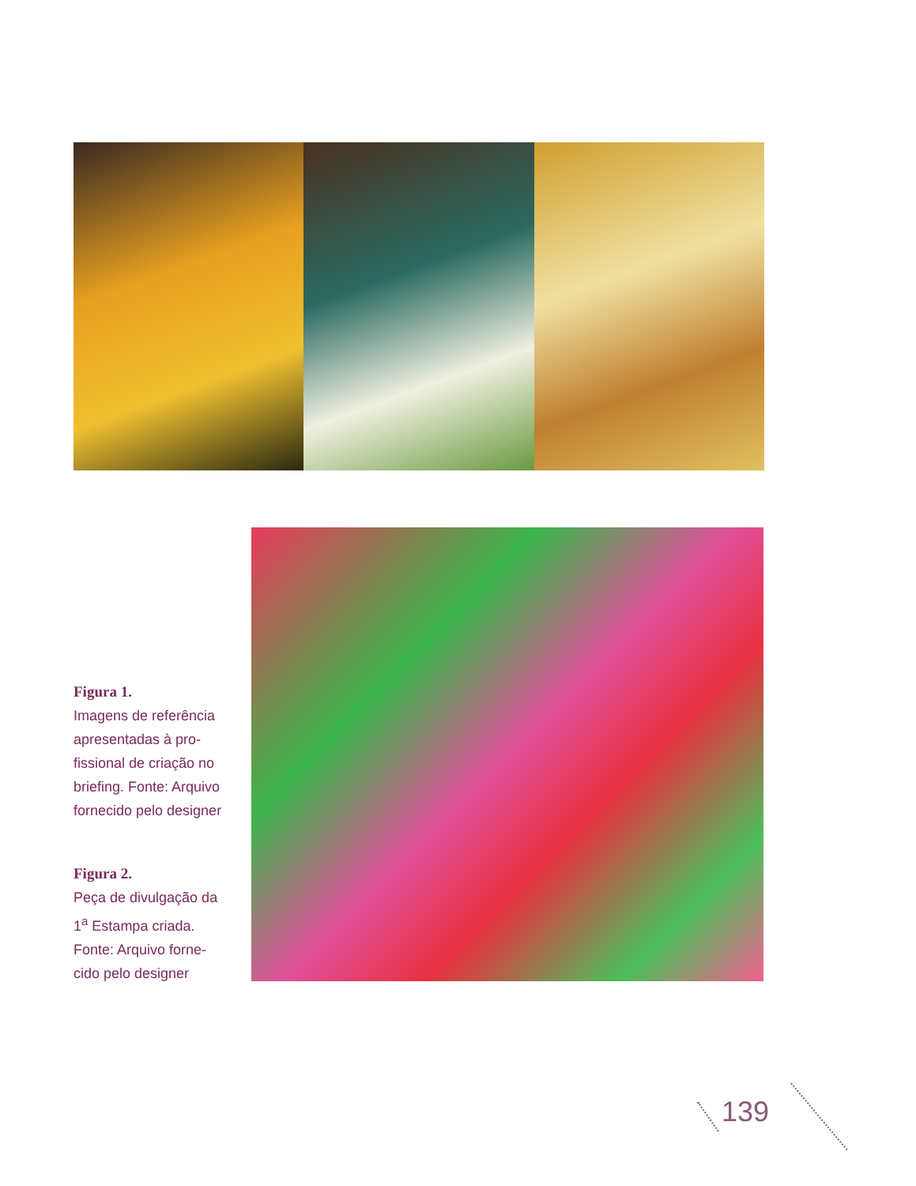Figura 1.
Imagens de referência apresentadas à pro-fissional de criação no briefing. Fonte: Arquivo fornecido pelo designer
Figura 2.
Peça de divulgação da 1<sup>a</sup> Estampa criada. Fonte: Arquivo forne-cido pelo designer
139